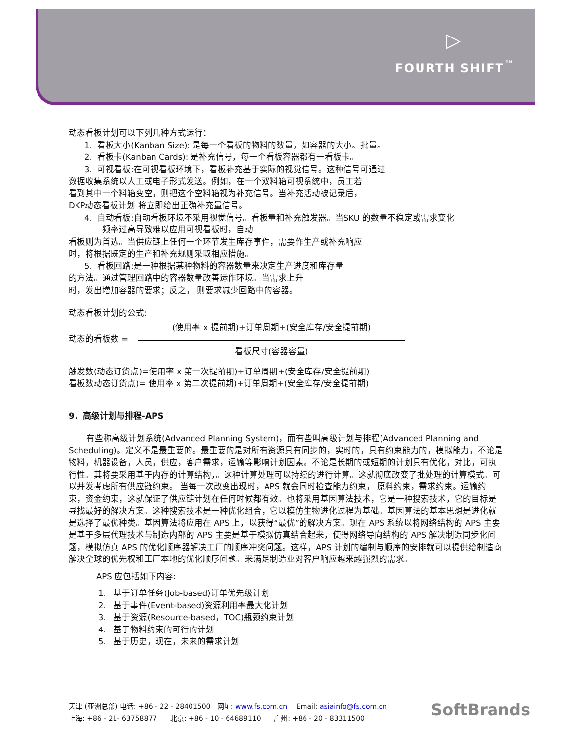▷
FOURTH SHIFT<sup>™</sup>
动态看板计划可以下列几种方式运行：
1. 看板大小(Kanban Size): 是每一个看板的物料的数量，如容器的大小。批量。
2. 看板卡(Kanban Cards): 是补充信号，每一个看板容器都有一看板卡。
3. 可视看板:在可视看板环境下，看板补充基于实际的视觉信号。这种信号可通过
数据收集系统以人工或电子形式发送。例如，在一个双料箱可视系统中，员工若
看到其中一个料箱变空，则把这个空料箱视为补充信号。当补充活动被记录后，
DKP动态看板计划 将立即给出正确补充量信号。
4. 自动看板:自动看板环境不采用视觉信号。看板量和补充触发器。当SKU 的数量不稳定或需求变化
频率过高导致难以应用可视看板时，自动
看板则为首选。当供应链上任何一个环节发生库存事件，需要作生产或补充响应
时，将根据既定的生产和补充规则采取相应措施。
5. 看板回路:是一种根据某种物料的容器数量来决定生产进度和库存量
的方法。通过管理回路中的容器数量改善运作环境。当需求上升
时，发出增加容器的要求；反之， 则要求减少回路中的容器。
动态看板计划的公式:
动态的看板数 =
(使用率 x 提前期)+订单周期+(安全库存/安全提前期)
看板尺寸(容器容量)
触发数(动态订货点)=使用率 x 第一次提前期)+订单周期+(安全库存/安全提前期)
看板数动态订货点)= 使用率 x 第二次提前期)+订单周期+(安全库存/安全提前期)
9．高级计划与排程-APS
有些称高级计划系统(Advanced Planning System)，而有些叫高级计划与排程(Advanced Planning and Scheduling)。定义不是最重要的。最重要的是对所有资源具有同步的，实时的，具有约束能力的，模拟能力，不论是物料，机器设备，人员，供应，客户需求，运输等影响计划因素。不论是长期的或短期的计划具有优化，对比，可执行性。其将要采用基于内存的计算结构，。这种计算处理可以持续的进行计算。这就彻底改变了批处理的计算模式。可以并发考虑所有供应链约束。 当每一次改变出现时，APS 就会同时检查能力约束， 原料约束，需求约束。运输约束，资金约束，这就保证了供应链计划在任何时候都有效。也将采用基因算法技术，它是一种搜索技术，它的目标是寻找最好的解决方案。这种搜索技术是一种优化组合，它以模仿生物进化过程为基础。基因算法的基本思想是进化就是选择了最优种类。基因算法将应用在 APS 上，以获得“最优”的解决方案。现在 APS 系统以将网络结构的 APS 主要是基于多层代理技术与制造内部的 APS 主要是基于模拟仿真结合起来，使得网络导向结构的 APS 解决制造同步化问题，模拟仿真 APS 的优化顺序器解决工厂的顺序冲突问题。这样，APS 计划的编制与顺序的安排就可以提供给制造商解决全球的优先权和工厂本地的优化顺序问题。来满足制造业对客户响应越来越强烈的需求。
APS 应包括如下内容:
1. 基于订单任务(Job-based)订单优先级计划
2. 基于事件(Event-based)资源利用率最大化计划
3. 基于资源(Resource-based，TOC)瓶颈约束计划
4. 基于物料约束的可行的计划
5. 基于历史，现在，未来的需求计划
天津 (亚洲总部) 电话: +86 - 22 - 28401500 网址: www.fs.com.cn Email: asiainfo@fs.com.cn
上海: +86 - 21- 63758877 北京: +86 - 10 - 64689110 广州: +86 - 20 - 83311500
SoftBrands